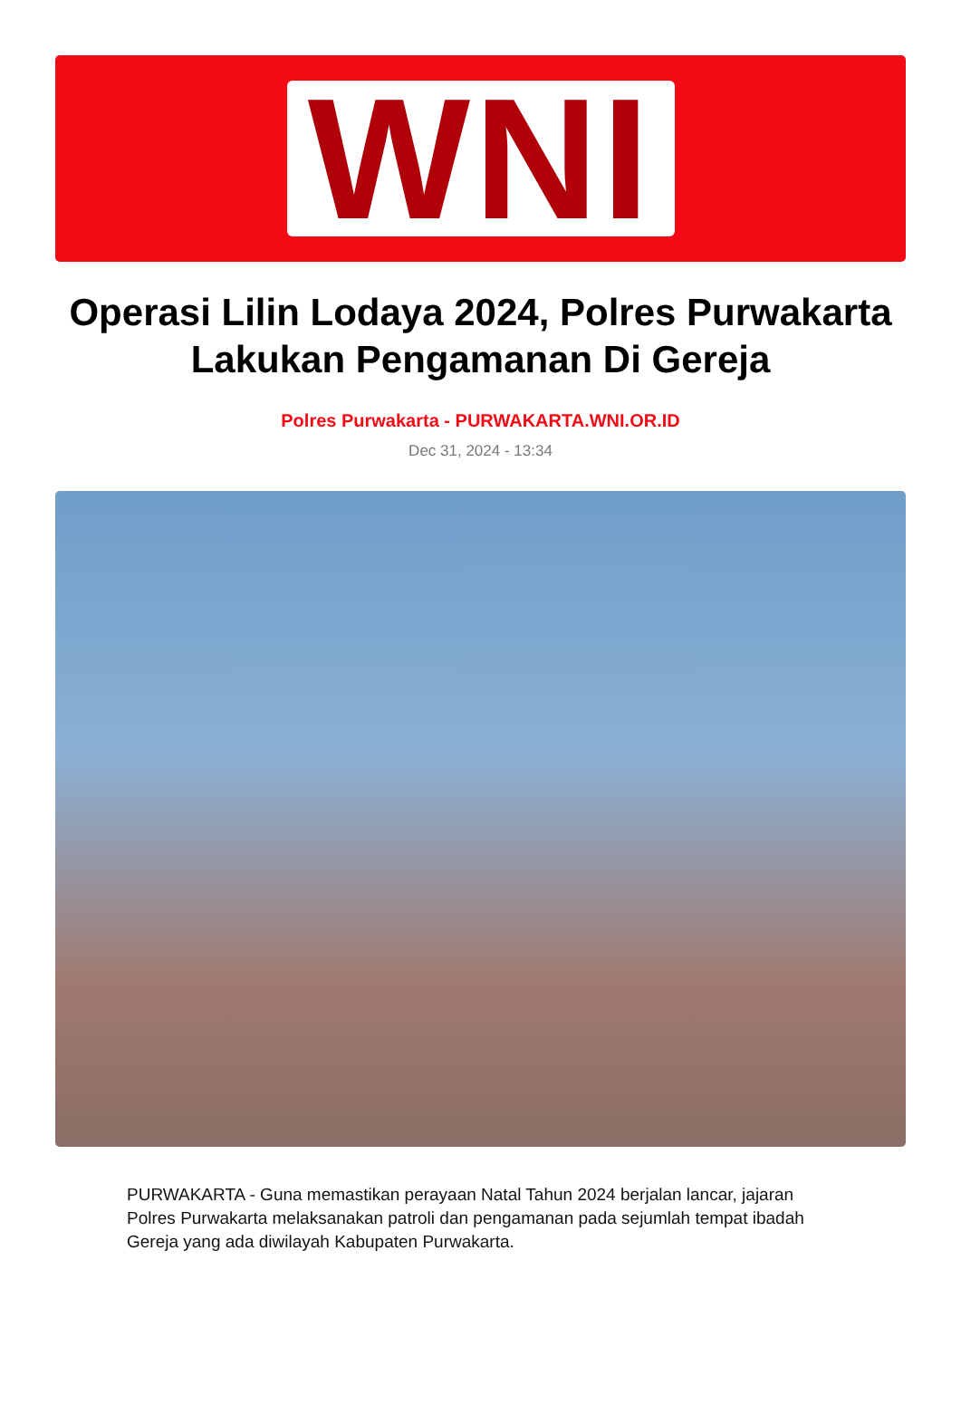WNI
Operasi Lilin Lodaya 2024, Polres Purwakarta Lakukan Pengamanan Di Gereja
Polres Purwakarta - PURWAKARTA.WNI.OR.ID
Dec 31, 2024 - 13:34
PURWAKARTA - Guna memastikan perayaan Natal Tahun 2024 berjalan lancar, jajaran Polres Purwakarta melaksanakan patroli dan pengamanan pada sejumlah tempat ibadah Gereja yang ada diwilayah Kabupaten Purwakarta.